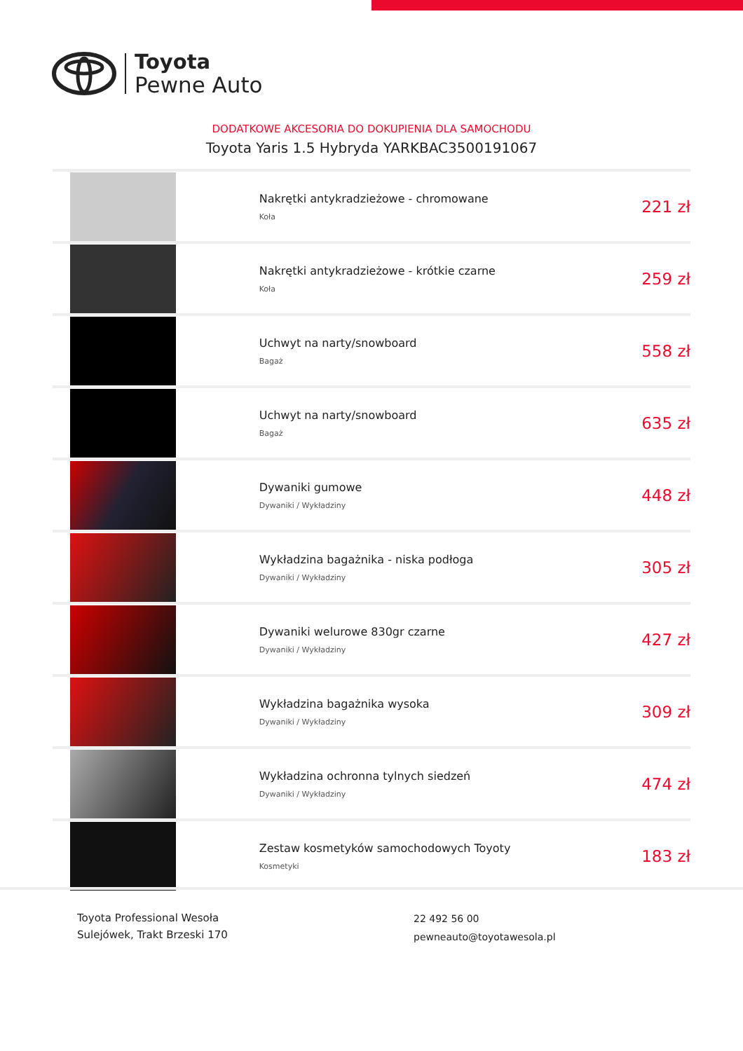Toyota
Pewne Auto
DODATKOWE AKCESORIA DO DOKUPIENIA DLA SAMOCHODU
Toyota Yaris 1.5 Hybryda YARKBAC3500191067
| | Nakrętki antykradzieżowe - chromowane Koła | 221 zł |
| | Nakrętki antykradzieżowe - krótkie czarne Koła | 259 zł |
| | Uchwyt na narty/snowboard Bagaż | 558 zł |
| | Uchwyt na narty/snowboard Bagaż | 635 zł |
| | Dywaniki gumowe Dywaniki / Wykładziny | 448 zł |
| | Wykładzina bagażnika - niska podłoga Dywaniki / Wykładziny | 305 zł |
| | Dywaniki welurowe 830gr czarne Dywaniki / Wykładziny | 427 zł |
| | Wykładzina bagażnika wysoka Dywaniki / Wykładziny | 309 zł |
| | Wykładzina ochronna tylnych siedzeń Dywaniki / Wykładziny | 474 zł |
| | Zestaw kosmetyków samochodowych Toyoty Kosmetyki | 183 zł |
Toyota Professional Wesoła
Sulejówek, Trakt Brzeski 170
22 492 56 00
pewneauto@toyotawesola.pl